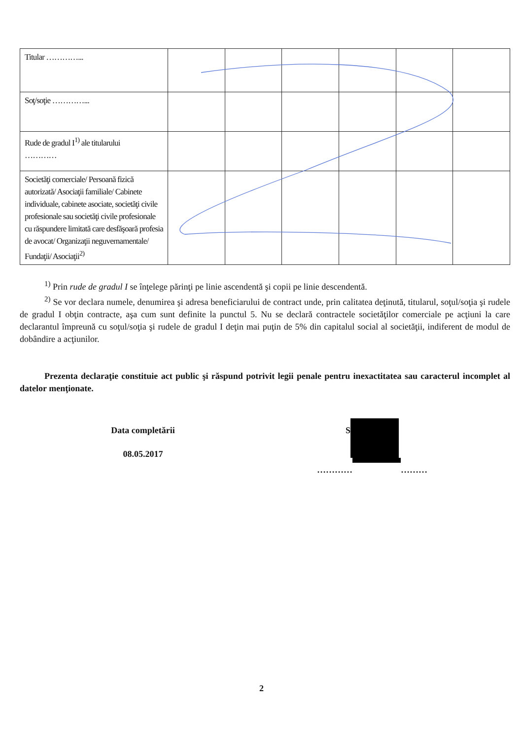| Titular …………... | | | | | | |
| Soţ/soţie …………... | | | | | | |
| Rude de gradul I<sup>1)</sup> ale titularului ………… | | | | | | |
| Societăţi comerciale/ Persoană fizică autorizată/ Asociaţii familiale/ Cabinete individuale, cabinete asociate, societăţi civile profesionale sau societăţi civile profesionale cu răspundere limitată care desfăşoară profesia de avocat/ Organizaţii neguvernamentale/ Fundaţii/ Asociaţii<sup>2)</sup> | | | | | | |
<sup>1)</sup> Prin rude de gradul I se înţelege părinţi pe linie ascendentă şi copii pe linie descendentă.
<sup>2)</sup> Se vor declara numele, denumirea şi adresa beneficiarului de contract unde, prin calitatea deţinută, titularul, soţul/soţia şi rudele de gradul I obţin contracte, aşa cum sunt definite la punctul 5. Nu se declară contractele societăţilor comerciale pe acţiuni la care declarantul împreună cu soţul/soţia şi rudele de gradul I deţin mai puţin de 5% din capitalul social al societăţii, indiferent de modul de dobândire a acţiunilor.
Prezenta declaraţie constituie act public şi răspund potrivit legii penale pentru inexactitatea sau caracterul incomplet al datelor menţionate.
Data completării
08.05.2017
S
………… ………
2